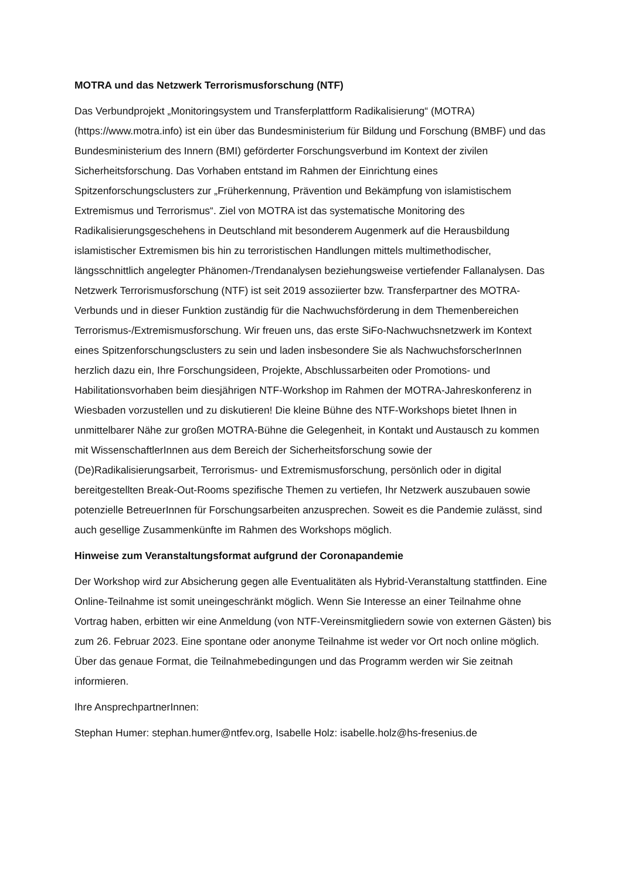MOTRA und das Netzwerk Terrorismusforschung (NTF)
Das Verbundprojekt „Monitoringsystem und Transferplattform Radikalisierung“ (MOTRA) (https://www.motra.info) ist ein über das Bundesministerium für Bildung und Forschung (BMBF) und das Bundesministerium des Innern (BMI) geförderter Forschungsverbund im Kontext der zivilen Sicherheitsforschung. Das Vorhaben entstand im Rahmen der Einrichtung eines Spitzenforschungsclusters zur „Früherkennung, Prävention und Bekämpfung von islamistischem Extremismus und Terrorismus“. Ziel von MOTRA ist das systematische Monitoring des Radikalisierungsgeschehens in Deutschland mit besonderem Augenmerk auf die Herausbildung islamistischer Extremismen bis hin zu terroristischen Handlungen mittels multimethodischer, längsschnittlich angelegter Phänomen-/Trendanalysen beziehungsweise vertiefender Fallanalysen. Das Netzwerk Terrorismusforschung (NTF) ist seit 2019 assoziierter bzw. Transferpartner des MOTRA-Verbunds und in dieser Funktion zuständig für die Nachwuchsförderung in dem Themenbereichen Terrorismus-/Extremismusforschung. Wir freuen uns, das erste SiFo-Nachwuchsnetzwerk im Kontext eines Spitzenforschungsclusters zu sein und laden insbesondere Sie als NachwuchsforscherInnen herzlich dazu ein, Ihre Forschungsideen, Projekte, Abschlussarbeiten oder Promotions- und Habilitationsvorhaben beim diesjährigen NTF-Workshop im Rahmen der MOTRA-Jahreskonferenz in Wiesbaden vorzustellen und zu diskutieren! Die kleine Bühne des NTF-Workshops bietet Ihnen in unmittelbarer Nähe zur großen MOTRA-Bühne die Gelegenheit, in Kontakt und Austausch zu kommen mit WissenschaftlerInnen aus dem Bereich der Sicherheitsforschung sowie der (De)Radikalisierungsarbeit, Terrorismus- und Extremismusforschung, persönlich oder in digital bereitgestellten Break-Out-Rooms spezifische Themen zu vertiefen, Ihr Netzwerk auszubauen sowie potenzielle BetreuerInnen für Forschungsarbeiten anzusprechen. Soweit es die Pandemie zulässt, sind auch gesellige Zusammenkünfte im Rahmen des Workshops möglich.
Hinweise zum Veranstaltungsformat aufgrund der Coronapandemie
Der Workshop wird zur Absicherung gegen alle Eventualitäten als Hybrid-Veranstaltung stattfinden. Eine Online-Teilnahme ist somit uneingeschränkt möglich. Wenn Sie Interesse an einer Teilnahme ohne Vortrag haben, erbitten wir eine Anmeldung (von NTF-Vereinsmitgliedern sowie von externen Gästen) bis zum 26. Februar 2023. Eine spontane oder anonyme Teilnahme ist weder vor Ort noch online möglich. Über das genaue Format, die Teilnahmebedingungen und das Programm werden wir Sie zeitnah informieren.
Ihre AnsprechpartnerInnen:
Stephan Humer: stephan.humer@ntfev.org, Isabelle Holz: isabelle.holz@hs-fresenius.de